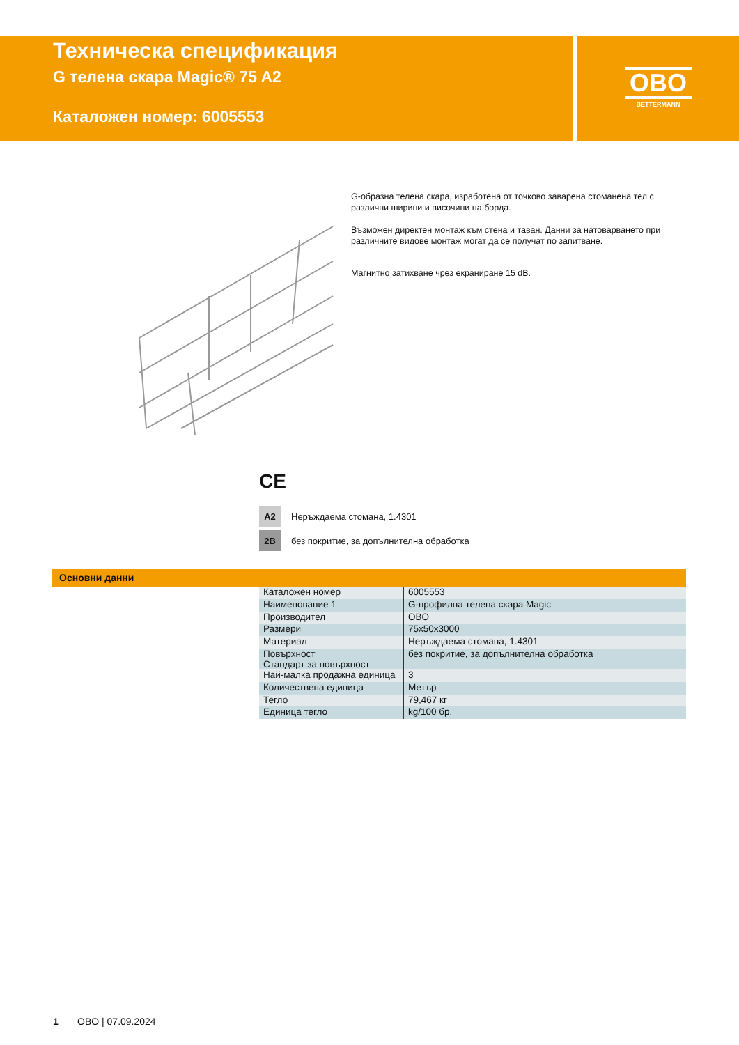Техническа спецификация
G телена скара Magic® 75 A2
Каталожен номер: 6005553
OBO
BETTERMANN
G-образна телена скара, изработена от точково заварена стоманена тел с различни ширини и височини на борда.
Възможен директен монтаж към стена и таван. Данни за натоварването при различните видове монтаж могат да се получат по запитване.
Магнитно затихване чрез екраниране 15 dB.
CE
A2 Неръждаема стомана, 1.4301
2B без покритие, за допълнителна обработка
Основни данни
| Каталожен номер | 6005553 |
| Наименование 1 | G-профилна телена скара Magic |
| Производител | OBO |
| Размери | 75x50x3000 |
| Материал | Неръждаема стомана, 1.4301 |
| Повърхност Стандарт за повърхност | без покритие, за допълнителна обработка |
| Най-малка продажна единица | 3 |
| Количествена единица | Метър |
| Тегло | 79,467 кг |
| Единица тегло | kg/100 бр. |
1 OBO | 07.09.2024